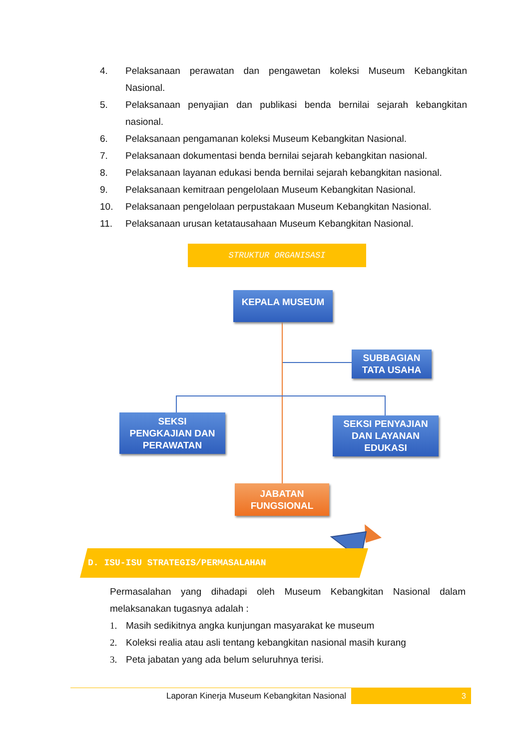4. Pelaksanaan perawatan dan pengawetan koleksi Museum Kebangkitan Nasional.
5. Pelaksanaan penyajian dan publikasi benda bernilai sejarah kebangkitan nasional.
6. Pelaksanaan pengamanan koleksi Museum Kebangkitan Nasional.
7. Pelaksanaan dokumentasi benda bernilai sejarah kebangkitan nasional.
8. Pelaksanaan layanan edukasi benda bernilai sejarah kebangkitan nasional.
9. Pelaksanaan kemitraan pengelolaan Museum Kebangkitan Nasional.
10. Pelaksanaan pengelolaan perpustakaan Museum Kebangkitan Nasional.
11. Pelaksanaan urusan ketatausahaan Museum Kebangkitan Nasional.
STRUKTUR ORGANISASI
KEPALA MUSEUM
SUBBAGIAN
TATA USAHA
SEKSI
PENGKAJIAN DAN
PERAWATAN
SEKSI PENYAJIAN
DAN LAYANAN
EDUKASI
JABATAN
FUNGSIONAL
D. ISU-ISU STRATEGIS/PERMASALAHAN
Permasalahan yang dihadapi oleh Museum Kebangkitan Nasional dalam melaksanakan tugasnya adalah :
1. Masih sedikitnya angka kunjungan masyarakat ke museum
2. Koleksi realia atau asli tentang kebangkitan nasional masih kurang
3. Peta jabatan yang ada belum seluruhnya terisi.
Laporan Kinerja Museum Kebangkitan Nasional
3